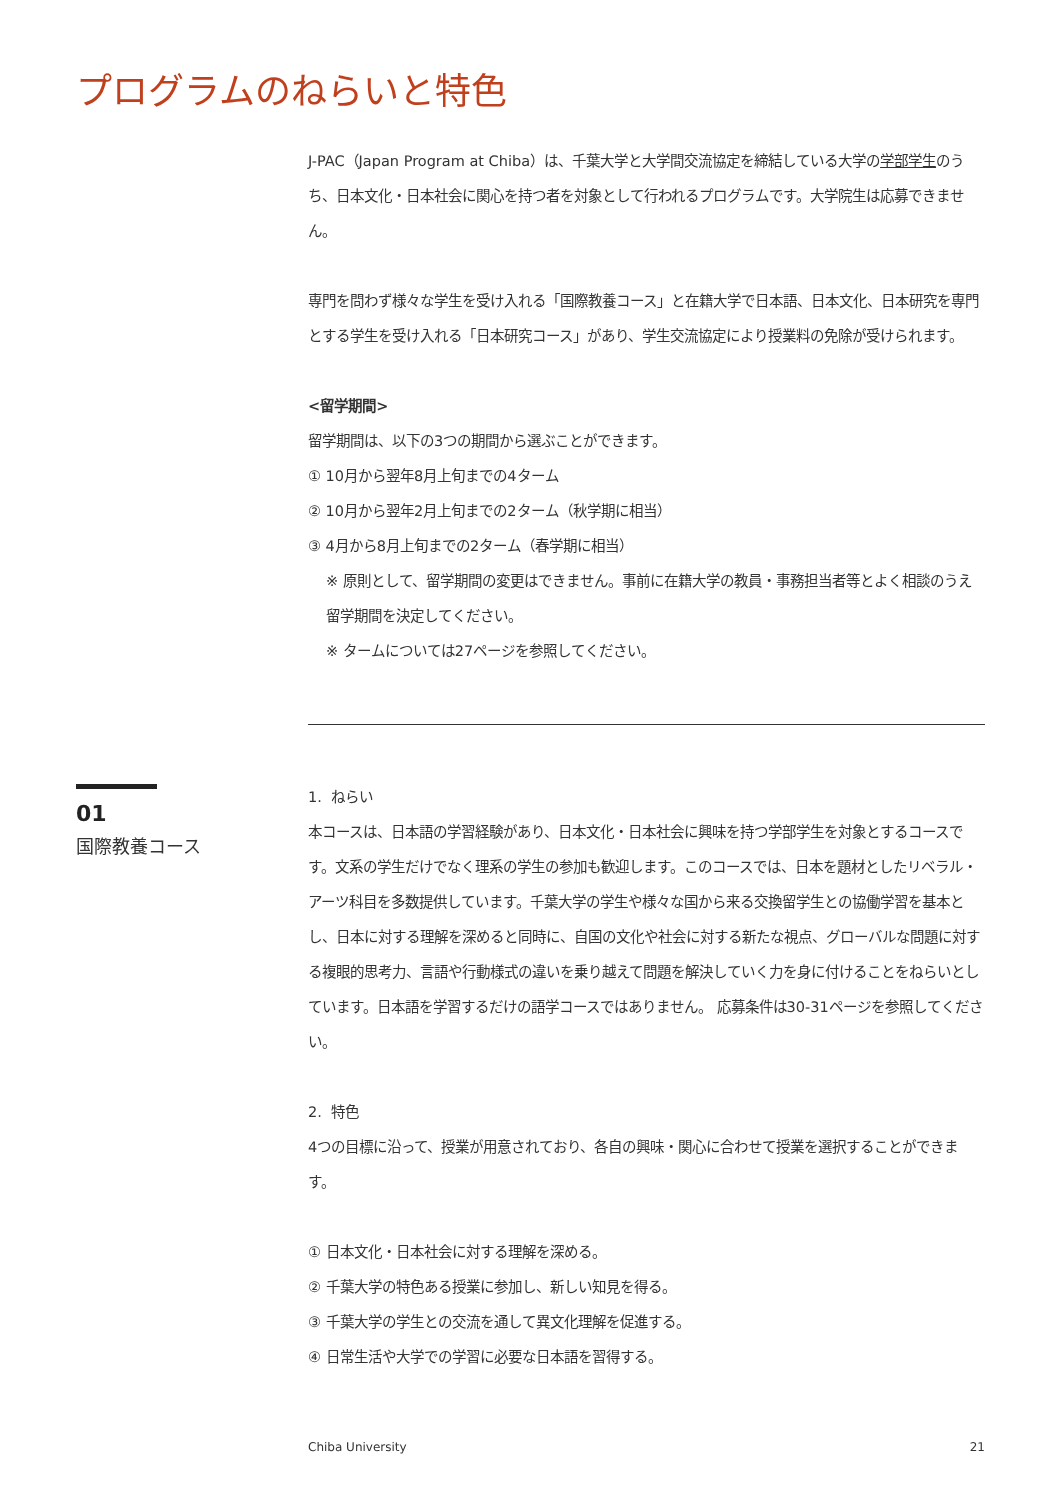プログラムのねらいと特色
J-PAC（Japan Program at Chiba）は、千葉大学と大学間交流協定を締結している大学の学部学生のうち、日本文化・日本社会に関心を持つ者を対象として行われるプログラムです。大学院生は応募できません。
専門を問わず様々な学生を受け入れる「国際教養コース」と在籍大学で日本語、日本文化、日本研究を専門とする学生を受け入れる「日本研究コース」があり、学生交流協定により授業料の免除が受けられます。
<留学期間>
留学期間は、以下の3つの期間から選ぶことができます。
① 10月から翌年8月上旬までの4ターム
② 10月から翌年2月上旬までの2ターム（秋学期に相当）
③ 4月から8月上旬までの2ターム（春学期に相当）
※ 原則として、留学期間の変更はできません。事前に在籍大学の教員・事務担当者等とよく相談のうえ留学期間を決定してください。
※ タームについては27ページを参照してください。
01
国際教養コース
1. ねらい
本コースは、日本語の学習経験があり、日本文化・日本社会に興味を持つ学部学生を対象とするコースです。文系の学生だけでなく理系の学生の参加も歓迎します。このコースでは、日本を題材としたリベラル・アーツ科目を多数提供しています。千葉大学の学生や様々な国から来る交換留学生との協働学習を基本とし、日本に対する理解を深めると同時に、自国の文化や社会に対する新たな視点、グローバルな問題に対する複眼的思考力、言語や行動様式の違いを乗り越えて問題を解決していく力を身に付けることをねらいとしています。日本語を学習するだけの語学コースではありません。 応募条件は30-31ページを参照してください。
2. 特色
4つの目標に沿って、授業が用意されており、各自の興味・関心に合わせて授業を選択することができます。
① 日本文化・日本社会に対する理解を深める。
② 千葉大学の特色ある授業に参加し、新しい知見を得る。
③ 千葉大学の学生との交流を通して異文化理解を促進する。
④ 日常生活や大学での学習に必要な日本語を習得する。
Chiba University 21